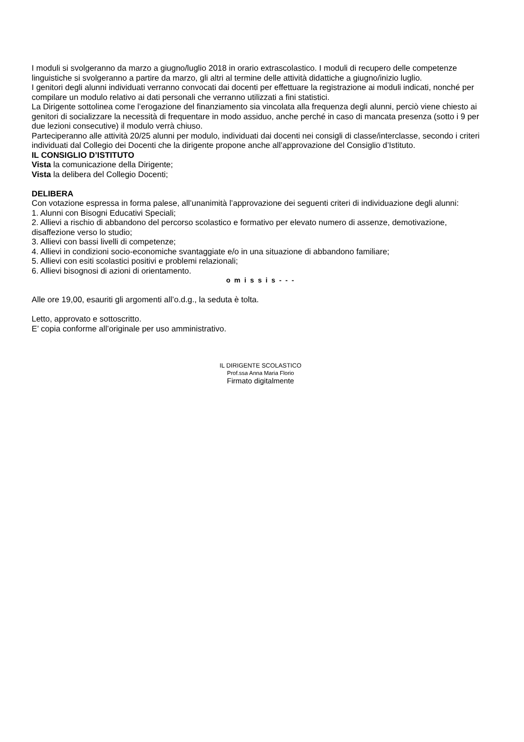I moduli si svolgeranno da marzo a giugno/luglio 2018 in orario extrascolastico. I moduli di recupero delle competenze linguistiche si svolgeranno a partire da marzo, gli altri al termine delle attività didattiche a giugno/inizio luglio.
I genitori degli alunni individuati verranno convocati dai docenti per effettuare la registrazione ai moduli indicati, nonché per compilare un modulo relativo ai dati personali che verranno utilizzati a fini statistici.
La Dirigente sottolinea come l’erogazione del finanziamento sia vincolata alla frequenza degli alunni, perciò viene chiesto ai genitori di socializzare la necessità di frequentare in modo assiduo, anche perché in caso di mancata presenza (sotto i 9 per due lezioni consecutive) il modulo verrà chiuso.
Parteciperanno alle attività 20/25 alunni per modulo, individuati dai docenti nei consigli di classe/interclasse, secondo i criteri individuati dal Collegio dei Docenti che la dirigente propone anche all’approvazione del Consiglio d’Istituto.
IL CONSIGLIO D’ISTITUTO
Vista la comunicazione della Dirigente;
Vista la delibera del Collegio Docenti;
DELIBERA
Con votazione espressa in forma palese, all’unanimità l’approvazione dei seguenti criteri di individuazione degli alunni:
1. Alunni con Bisogni Educativi Speciali;
2. Allievi a rischio di abbandono del percorso scolastico e formativo per elevato numero di assenze, demotivazione, disaffezione verso lo studio;
3. Allievi con bassi livelli di competenze;
4. Allievi in condizioni socio-economiche svantaggiate e/o in una situazione di abbandono familiare;
5. Allievi con esiti scolastici positivi e problemi relazionali;
6. Allievi bisognosi di azioni di orientamento.
o m i s s i s - - -
Alle ore 19,00, esauriti gli argomenti all’o.d.g., la seduta è tolta.
Letto, approvato e sottoscritto.
E’ copia conforme all’originale per uso amministrativo.
IL DIRIGENTE SCOLASTICO
Prof.ssa Anna Maria Florio
Firmato digitalmente